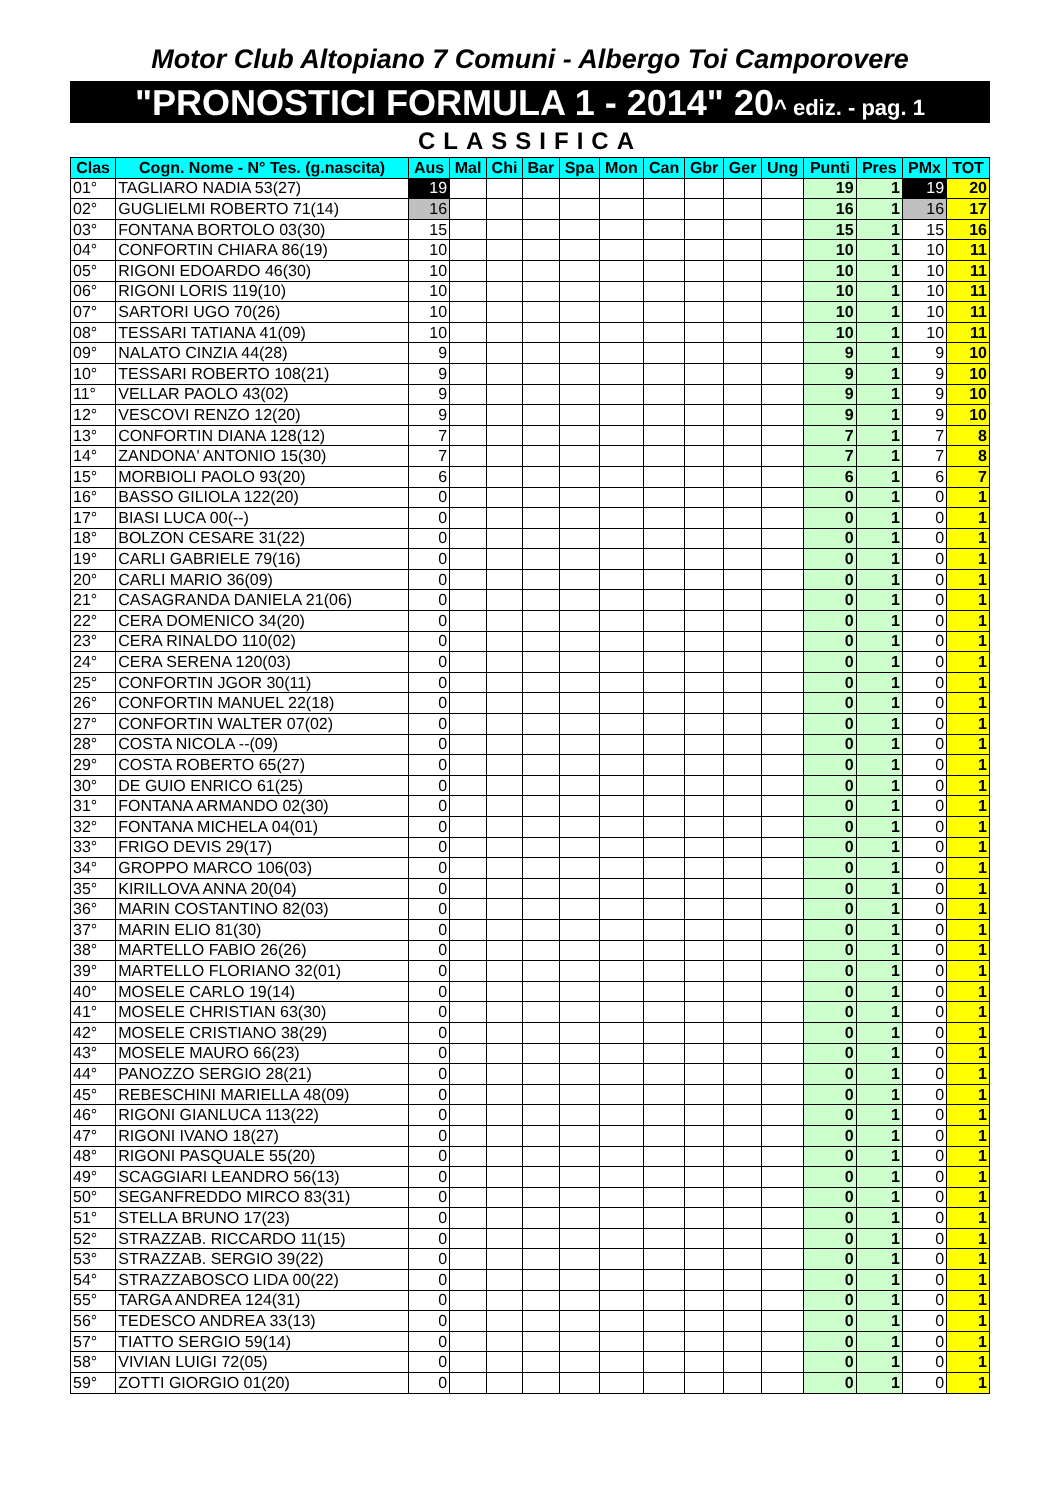Motor Club Altopiano 7 Comuni - Albergo Toi Camporovere
"PRONOSTICI FORMULA 1 - 2014" 20^ ediz. - pag. 1
CLASSIFICA
| Clas | Cogn. Nome - N° Tes. (g.nascita) | Aus | Mal | Chi | Bar | Spa | Mon | Can | Gbr | Ger | Ung | Punti | Pres | PMx | TOT |
| --- | --- | --- | --- | --- | --- | --- | --- | --- | --- | --- | --- | --- | --- | --- | --- |
| 01° | TAGLIARO NADIA 53(27) | 19 | | | | | | | | | | 19 | 1 | 19 | 20 |
| 02° | GUGLIELMI ROBERTO 71(14) | 16 | | | | | | | | | | 16 | 1 | 16 | 17 |
| 03° | FONTANA BORTOLO 03(30) | 15 | | | | | | | | | | 15 | 1 | 15 | 16 |
| 04° | CONFORTIN CHIARA 86(19) | 10 | | | | | | | | | | 10 | 1 | 10 | 11 |
| 05° | RIGONI EDOARDO 46(30) | 10 | | | | | | | | | | 10 | 1 | 10 | 11 |
| 06° | RIGONI LORIS 119(10) | 10 | | | | | | | | | | 10 | 1 | 10 | 11 |
| 07° | SARTORI UGO 70(26) | 10 | | | | | | | | | | 10 | 1 | 10 | 11 |
| 08° | TESSARI TATIANA 41(09) | 10 | | | | | | | | | | 10 | 1 | 10 | 11 |
| 09° | NALATO CINZIA 44(28) | 9 | | | | | | | | | | 9 | 1 | 9 | 10 |
| 10° | TESSARI ROBERTO 108(21) | 9 | | | | | | | | | | 9 | 1 | 9 | 10 |
| 11° | VELLAR PAOLO 43(02) | 9 | | | | | | | | | | 9 | 1 | 9 | 10 |
| 12° | VESCOVI RENZO 12(20) | 9 | | | | | | | | | | 9 | 1 | 9 | 10 |
| 13° | CONFORTIN DIANA 128(12) | 7 | | | | | | | | | | 7 | 1 | 7 | 8 |
| 14° | ZANDONA' ANTONIO 15(30) | 7 | | | | | | | | | | 7 | 1 | 7 | 8 |
| 15° | MORBIOLI PAOLO 93(20) | 6 | | | | | | | | | | 6 | 1 | 6 | 7 |
| 16° | BASSO GILIOLA 122(20) | 0 | | | | | | | | | | 0 | 1 | 0 | 1 |
| 17° | BIASI LUCA 00(--) | 0 | | | | | | | | | | 0 | 1 | 0 | 1 |
| 18° | BOLZON CESARE 31(22) | 0 | | | | | | | | | | 0 | 1 | 0 | 1 |
| 19° | CARLI GABRIELE 79(16) | 0 | | | | | | | | | | 0 | 1 | 0 | 1 |
| 20° | CARLI MARIO 36(09) | 0 | | | | | | | | | | 0 | 1 | 0 | 1 |
| 21° | CASAGRANDA DANIELA 21(06) | 0 | | | | | | | | | | 0 | 1 | 0 | 1 |
| 22° | CERA DOMENICO 34(20) | 0 | | | | | | | | | | 0 | 1 | 0 | 1 |
| 23° | CERA RINALDO 110(02) | 0 | | | | | | | | | | 0 | 1 | 0 | 1 |
| 24° | CERA SERENA 120(03) | 0 | | | | | | | | | | 0 | 1 | 0 | 1 |
| 25° | CONFORTIN JGOR 30(11) | 0 | | | | | | | | | | 0 | 1 | 0 | 1 |
| 26° | CONFORTIN MANUEL 22(18) | 0 | | | | | | | | | | 0 | 1 | 0 | 1 |
| 27° | CONFORTIN WALTER 07(02) | 0 | | | | | | | | | | 0 | 1 | 0 | 1 |
| 28° | COSTA NICOLA --(09) | 0 | | | | | | | | | | 0 | 1 | 0 | 1 |
| 29° | COSTA ROBERTO 65(27) | 0 | | | | | | | | | | 0 | 1 | 0 | 1 |
| 30° | DE GUIO ENRICO 61(25) | 0 | | | | | | | | | | 0 | 1 | 0 | 1 |
| 31° | FONTANA ARMANDO 02(30) | 0 | | | | | | | | | | 0 | 1 | 0 | 1 |
| 32° | FONTANA MICHELA 04(01) | 0 | | | | | | | | | | 0 | 1 | 0 | 1 |
| 33° | FRIGO DEVIS 29(17) | 0 | | | | | | | | | | 0 | 1 | 0 | 1 |
| 34° | GROPPO MARCO 106(03) | 0 | | | | | | | | | | 0 | 1 | 0 | 1 |
| 35° | KIRILLOVA ANNA 20(04) | 0 | | | | | | | | | | 0 | 1 | 0 | 1 |
| 36° | MARIN COSTANTINO 82(03) | 0 | | | | | | | | | | 0 | 1 | 0 | 1 |
| 37° | MARIN ELIO 81(30) | 0 | | | | | | | | | | 0 | 1 | 0 | 1 |
| 38° | MARTELLO FABIO 26(26) | 0 | | | | | | | | | | 0 | 1 | 0 | 1 |
| 39° | MARTELLO FLORIANO 32(01) | 0 | | | | | | | | | | 0 | 1 | 0 | 1 |
| 40° | MOSELE CARLO 19(14) | 0 | | | | | | | | | | 0 | 1 | 0 | 1 |
| 41° | MOSELE CHRISTIAN 63(30) | 0 | | | | | | | | | | 0 | 1 | 0 | 1 |
| 42° | MOSELE CRISTIANO 38(29) | 0 | | | | | | | | | | 0 | 1 | 0 | 1 |
| 43° | MOSELE MAURO 66(23) | 0 | | | | | | | | | | 0 | 1 | 0 | 1 |
| 44° | PANOZZO SERGIO 28(21) | 0 | | | | | | | | | | 0 | 1 | 0 | 1 |
| 45° | REBESCHINI MARIELLA 48(09) | 0 | | | | | | | | | | 0 | 1 | 0 | 1 |
| 46° | RIGONI GIANLUCA 113(22) | 0 | | | | | | | | | | 0 | 1 | 0 | 1 |
| 47° | RIGONI IVANO 18(27) | 0 | | | | | | | | | | 0 | 1 | 0 | 1 |
| 48° | RIGONI PASQUALE 55(20) | 0 | | | | | | | | | | 0 | 1 | 0 | 1 |
| 49° | SCAGGIARI LEANDRO 56(13) | 0 | | | | | | | | | | 0 | 1 | 0 | 1 |
| 50° | SEGANFREDDO MIRCO 83(31) | 0 | | | | | | | | | | 0 | 1 | 0 | 1 |
| 51° | STELLA BRUNO 17(23) | 0 | | | | | | | | | | 0 | 1 | 0 | 1 |
| 52° | STRAZZAB. RICCARDO 11(15) | 0 | | | | | | | | | | 0 | 1 | 0 | 1 |
| 53° | STRAZZAB. SERGIO 39(22) | 0 | | | | | | | | | | 0 | 1 | 0 | 1 |
| 54° | STRAZZABOSCO LIDA 00(22) | 0 | | | | | | | | | | 0 | 1 | 0 | 1 |
| 55° | TARGA ANDREA 124(31) | 0 | | | | | | | | | | 0 | 1 | 0 | 1 |
| 56° | TEDESCO ANDREA 33(13) | 0 | | | | | | | | | | 0 | 1 | 0 | 1 |
| 57° | TIATTO SERGIO 59(14) | 0 | | | | | | | | | | 0 | 1 | 0 | 1 |
| 58° | VIVIAN LUIGI 72(05) | 0 | | | | | | | | | | 0 | 1 | 0 | 1 |
| 59° | ZOTTI GIORGIO 01(20) | 0 | | | | | | | | | | 0 | 1 | 0 | 1 |